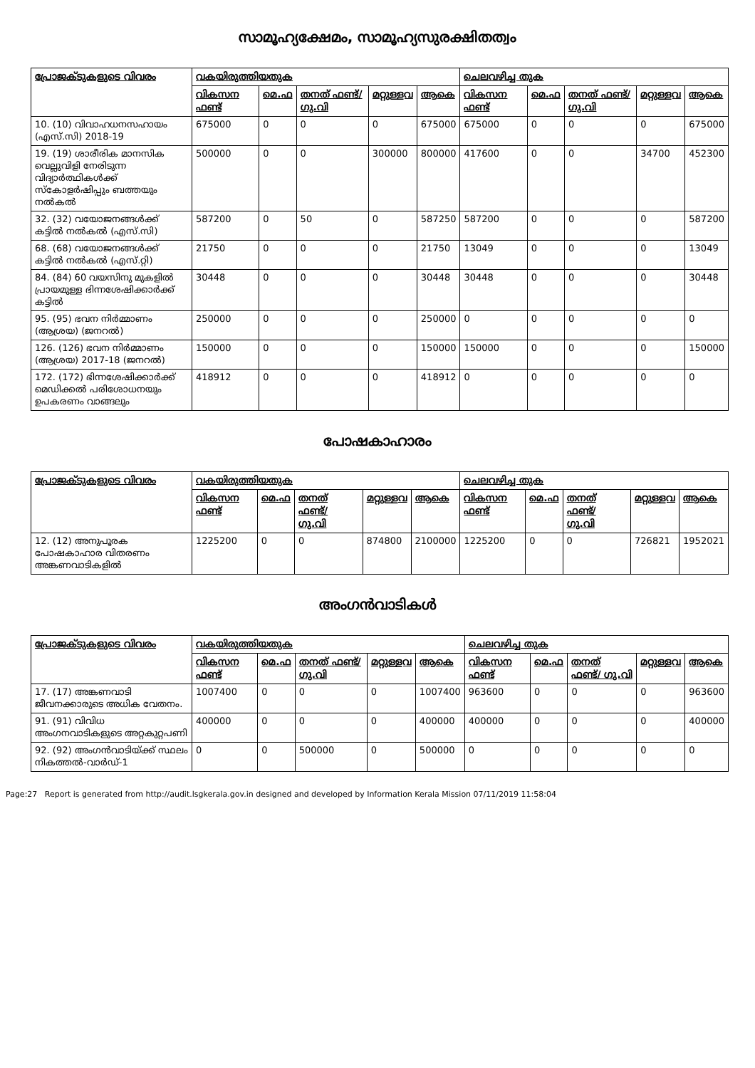സാമൂഹ്യക്ഷേമം, സാമൂഹ്യസുരക്ഷിതത്വം
| പ്രോജക്ടുകളുടെ വിവരം | വകയിരുത്തിയതുക | | | | | ചെലവഴിച്ച തുക | | | | |
| --- | --- | --- | --- | --- | --- | --- | --- | --- | --- | --- |
| | വികസന ഫണ്ട് | മെ.ഫ | തനത് ഫണ്ട്/ ഗു.വി | മറ്റുള്ളവ | ആകെ | വികസന ഫണ്ട് | മെ.ഫ | തനത് ഫണ്ട്/ ഗു.വി | മറ്റുള്ളവ | ആകെ |
| 10. (10) വിവാഹധനസഹായം (എസ്.സി) 2018-19 | 675000 | 0 | 0 | 0 | 675000 | 675000 | 0 | 0 | 0 | 675000 |
| 19. (19) ശാരീരിക മാനസിക വെല്ലുവിളി നേരിടുന്ന വിദ്യാർത്ഥികൾക്ക് സ്കോളർഷിപ്പും ബത്തയും നൽകൽ | 500000 | 0 | 0 | 300000 | 800000 | 417600 | 0 | 0 | 34700 | 452300 |
| 32. (32) വയോജനങ്ങൾക്ക് കട്ടിൽ നൽകൽ (എസ്.സി) | 587200 | 0 | 50 | 0 | 587250 | 587200 | 0 | 0 | 0 | 587200 |
| 68. (68) വയോജനങ്ങൾക്ക് കട്ടിൽ നൽകൽ (എസ്.റ്റി) | 21750 | 0 | 0 | 0 | 21750 | 13049 | 0 | 0 | 0 | 13049 |
| 84. (84) 60 വയസിനു മുകളിൽ പ്രായമുള്ള ഭിന്നശേഷിക്കാർക്ക് കട്ടിൽ | 30448 | 0 | 0 | 0 | 30448 | 30448 | 0 | 0 | 0 | 30448 |
| 95. (95) ഭവന നിർമ്മാണം (ആശ്രയ) (ജനറൽ) | 250000 | 0 | 0 | 0 | 250000 | 0 | 0 | 0 | 0 | 0 |
| 126. (126) ഭവന നിർമ്മാണം (ആശ്രയ) 2017-18 (ജനറൽ) | 150000 | 0 | 0 | 0 | 150000 | 150000 | 0 | 0 | 0 | 150000 |
| 172. (172) ഭിന്നശേഷിക്കാർക്ക് മെഡിക്കൽ പരിശോധനയും ഉപകരണം വാങ്ങലും | 418912 | 0 | 0 | 0 | 418912 | 0 | 0 | 0 | 0 | 0 |
പോഷകാഹാരം
| പ്രോജക്ടുകളുടെ വിവരം | വകയിരുത്തിയതുക | | | | | ചെലവഴിച്ച തുക | | | | |
| --- | --- | --- | --- | --- | --- | --- | --- | --- | --- | --- |
| | വികസന ഫണ്ട് | മെ.ഫ | തനത് ഫണ്ട്/ ഗു.വി | മറ്റുള്ളവ | ആകെ | വികസന ഫണ്ട് | മെ.ഫ | തനത് ഫണ്ട്/ ഗു.വി | മറ്റുള്ളവ | ആകെ |
| 12. (12) അനുപൂരക പോഷകാഹാര വിതരണം അങ്കണവാടികളിൽ | 1225200 | 0 | 0 | 874800 | 2100000 | 1225200 | 0 | 0 | 726821 | 1952021 |
അംഗൻവാടികൾ
| പ്രോജക്ടുകളുടെ വിവരം | വകയിരുത്തിയതുക | | | | | ചെലവഴിച്ച തുക | | | | |
| --- | --- | --- | --- | --- | --- | --- | --- | --- | --- | --- |
| | വികസന ഫണ്ട് | മെ.ഫ | തനത് ഫണ്ട്/ ഗു.വി | മറ്റുള്ളവ | ആകെ | വികസന ഫണ്ട് | മെ.ഫ | തനത് ഫണ്ട്/ ഗു.വി | മറ്റുള്ളവ | ആകെ |
| 17. (17) അങ്കണവാടി ജീവനക്കാരുടെ അധിക വേതനം. | 1007400 | 0 | 0 | 0 | 1007400 | 963600 | 0 | 0 | 0 | 963600 |
| 91. (91) വിവിധ അംഗനവാടികളുടെ അറ്റകുറ്റപണി | 400000 | 0 | 0 | 0 | 400000 | 400000 | 0 | 0 | 0 | 400000 |
| 92. (92) അംഗൻവാടിയ്ക്ക് സ്ഥലം നികത്തൽ-വാർഡ്-1 | 0 | 0 | 500000 | 0 | 500000 | 0 | 0 | 0 | 0 | 0 |
Page:27 Report is generated from http://audit.lsgkerala.gov.in designed and developed by Information Kerala Mission 07/11/2019 11:58:04